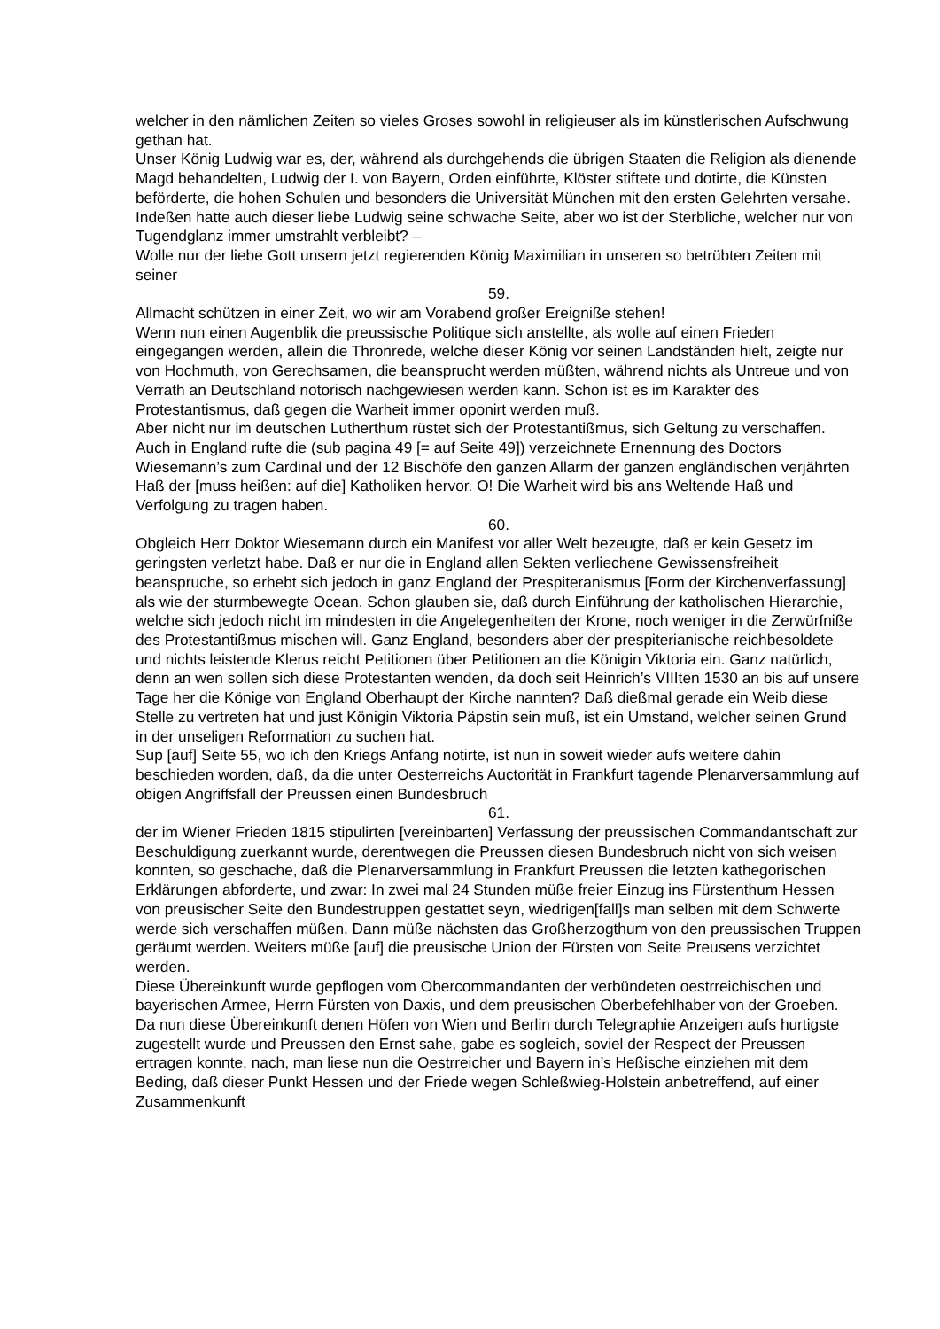welcher in den nämlichen Zeiten so vieles Groses sowohl in religieuser als im künstlerischen Aufschwung gethan hat.
Unser König Ludwig war es, der, während als durchgehends die übrigen Staaten die Religion als dienende Magd behandelten, Ludwig der I. von Bayern, Orden einführte, Klöster stiftete und dotirte, die Künsten beförderte, die hohen Schulen und besonders die Universität München mit den ersten Gelehrten versahe.
Indeßen hatte auch dieser liebe Ludwig seine schwache Seite, aber wo ist der Sterbliche, welcher nur von Tugendglanz immer umstrahlt verbleibt? –
Wolle nur der liebe Gott unsern jetzt regierenden König Maximilian in unseren so betrübten Zeiten mit seiner
59.
Allmacht schützen in einer Zeit, wo wir am Vorabend großer Ereigniße stehen!
Wenn nun einen Augenblik die preussische Politique sich anstellte, als wolle auf einen Frieden eingegangen werden, allein die Thronrede, welche dieser König vor seinen Landständen hielt, zeigte nur von Hochmuth, von Gerechsamen, die beansprucht werden müßten, während nichts als Untreue und von Verrath an Deutschland notorisch nachgewiesen werden kann. Schon ist es im Karakter des Protestantismus, daß gegen die Warheit immer oponirt werden muß.
Aber nicht nur im deutschen Lutherthum rüstet sich der Protestantißmus, sich Geltung zu verschaffen. Auch in England rufte die (sub pagina 49 [= auf Seite 49]) verzeichnete Ernennung des Doctors Wiesemann’s zum Cardinal und der 12 Bischöfe den ganzen Allarm der ganzen engländischen verjährten Haß der [muss heißen: auf die] Katholiken hervor. O! Die Warheit wird bis ans Weltende Haß und Verfolgung zu tragen haben.
60.
Obgleich Herr Doktor Wiesemann durch ein Manifest vor aller Welt bezeugte, daß er kein Gesetz im geringsten verletzt habe. Daß er nur die in England allen Sekten verliechene Gewissensfreiheit beanspruche, so erhebt sich jedoch in ganz England der Prespiteranismus [Form der Kirchenverfassung] als wie der sturmbewegte Ocean. Schon glauben sie, daß durch Einführung der katholischen Hierarchie, welche sich jedoch nicht im mindesten in die Angelegenheiten der Krone, noch weniger in die Zerwürfniße des Protestantißmus mischen will. Ganz England, besonders aber der prespiterianische reichbesoldete und nichts leistende Klerus reicht Petitionen über Petitionen an die Königin Viktoria ein. Ganz natürlich, denn an wen sollen sich diese Protestanten wenden, da doch seit Heinrich’s VIIIten 1530 an bis auf unsere Tage her die Könige von England Oberhaupt der Kirche nannten? Daß dießmal gerade ein Weib diese Stelle zu vertreten hat und just Königin Viktoria Päpstin sein muß, ist ein Umstand, welcher seinen Grund in der unseligen Reformation zu suchen hat.
Sup [auf] Seite 55, wo ich den Kriegs Anfang notirte, ist nun in soweit wieder aufs weitere dahin beschieden worden, daß, da die unter Oesterreichs Auctorität in Frankfurt tagende Plenarversammlung auf obigen Angriffsfall der Preussen einen Bundesbruch
61.
der im Wiener Frieden 1815 stipulirten [vereinbarten] Verfassung der preussischen Commandantschaft zur Beschuldigung zuerkannt wurde, derentwegen die Preussen diesen Bundesbruch nicht von sich weisen konnten, so geschache, daß die Plenarversammlung in Frankfurt Preussen die letzten kathegorischen Erklärungen abforderte, und zwar: In zwei mal 24 Stunden müße freier Einzug ins Fürstenthum Hessen von preusischer Seite den Bundestruppen gestattet seyn, wiedrigen[fall]s man selben mit dem Schwerte werde sich verschaffen müßen. Dann müße nächsten das Großherzogthum von den preussischen Truppen geräumt werden. Weiters müße [auf] die preusische Union der Fürsten von Seite Preusens verzichtet werden.
Diese Übereinkunft wurde gepflogen vom Obercommandanten der verbündeten oestrreichischen und bayerischen Armee, Herrn Fürsten von Daxis, und dem preusischen Oberbefehlhaber von der Groeben. Da nun diese Übereinkunft denen Höfen von Wien und Berlin durch Telegraphie Anzeigen aufs hurtigste zugestellt wurde und Preussen den Ernst sahe, gabe es sogleich, soviel der Respect der Preussen ertragen konnte, nach, man liese nun die Oestrreicher und Bayern in’s Heßische einziehen mit dem Beding, daß dieser Punkt Hessen und der Friede wegen Schleßwieg-Holstein anbetreffend, auf einer Zusammenkunft